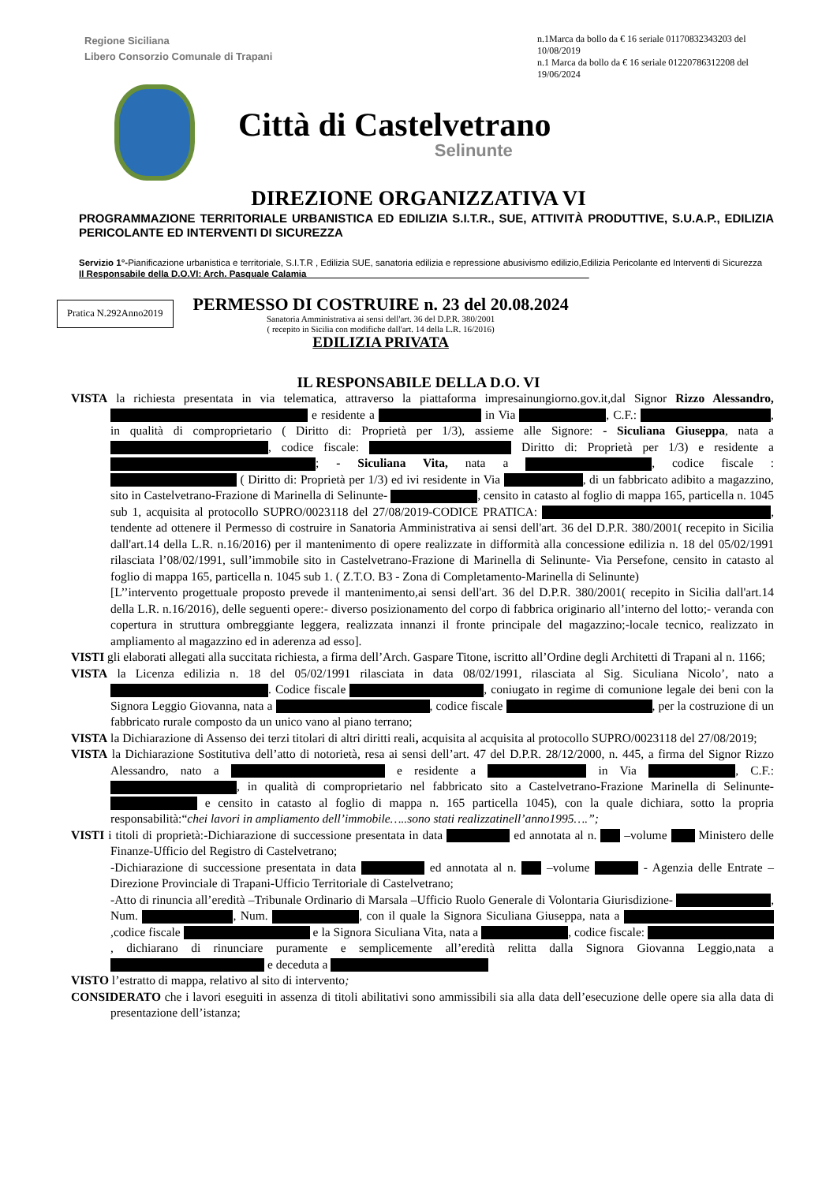Regione Siciliana
Libero Consorzio Comunale di Trapani
n.1Marca da bollo da € 16 seriale 01170832343203 del 10/08/2019
n.1 Marca da bollo da € 16 seriale 01220786312208 del 19/06/2024
Città di Castelvetrano
Selinunte
DIREZIONE ORGANIZZATIVA VI
PROGRAMMAZIONE TERRITORIALE URBANISTICA ED EDILIZIA S.I.T.R., SUE, ATTIVITÀ PRODUTTIVE, S.U.A.P., EDILIZIA PERICOLANTE ED INTERVENTI DI SICUREZZA
Servizio 1°-Pianificazione urbanistica e territoriale, S.I.T.R , Edilizia SUE, sanatoria edilizia e repressione abusivismo edilizio,Edilizia Pericolante ed Interventi di Sicurezza
Il Responsabile della D.O.VI: Arch. Pasquale Calamia________________________________________________________
Pratica N.292Anno2019
PERMESSO DI COSTRUIRE n. 23 del 20.08.2024
Sanatoria Amministrativa ai sensi dell'art. 36 del D.P.R. 380/2001
( recepito in Sicilia con modifiche dall'art. 14 della L.R. 16/2016)
EDILIZIA PRIVATA
IL RESPONSABILE DELLA D.O. VI
VISTA la richiesta presentata in via telematica, attraverso la piattaforma impresainungiorno.gov.it,dal Signor Rizzo Alessandro, e residente a in Via , C.F.: , in qualità di comproprietario ( Diritto di: Proprietà per 1/3), assieme alle Signore: - Siculiana Giuseppa, nata a , codice fiscale: Diritto di: Proprietà per 1/3) e residente a ; - Siculiana Vita, nata a , codice fiscale : ( Diritto di: Proprietà per 1/3) ed ivi residente in Via , di un fabbricato adibito a magazzino, sito in Castelvetrano-Frazione di Marinella di Selinunte- , censito in catasto al foglio di mappa 165, particella n. 1045 sub 1, acquisita al protocollo SUPRO/0023118 del 27/08/2019-CODICE PRATICA: , tendente ad ottenere il Permesso di costruire in Sanatoria Amministrativa ai sensi dell'art. 36 del D.P.R. 380/2001( recepito in Sicilia dall'art.14 della L.R. n.16/2016) per il mantenimento di opere realizzate in difformità alla concessione edilizia n. 18 del 05/02/1991 rilasciata l’08/02/1991, sull’immobile sito in Castelvetrano-Frazione di Marinella di Selinunte- Via Persefone, censito in catasto al foglio di mappa 165, particella n. 1045 sub 1. ( Z.T.O. B3 - Zona di Completamento-Marinella di Selinunte)
[L’’intervento progettuale proposto prevede il mantenimento,ai sensi dell'art. 36 del D.P.R. 380/2001( recepito in Sicilia dall'art.14 della L.R. n.16/2016), delle seguenti opere:- diverso posizionamento del corpo di fabbrica originario all’interno del lotto;- veranda con copertura in struttura ombreggiante leggera, realizzata innanzi il fronte principale del magazzino;-locale tecnico, realizzato in ampliamento al magazzino ed in aderenza ad esso].
VISTI gli elaborati allegati alla succitata richiesta, a firma dell’Arch. Gaspare Titone, iscritto all’Ordine degli Architetti di Trapani al n. 1166;
VISTA la Licenza edilizia n. 18 del 05/02/1991 rilasciata in data 08/02/1991, rilasciata al Sig. Siculiana Nicolo’, nato a . Codice fiscale , coniugato in regime di comunione legale dei beni con la Signora Leggio Giovanna, nata a , codice fiscale , per la costruzione di un fabbricato rurale composto da un unico vano al piano terrano;
VISTA la Dichiarazione di Assenso dei terzi titolari di altri diritti reali, acquisita al acquisita al protocollo SUPRO/0023118 del 27/08/2019;
VISTA la Dichiarazione Sostitutiva dell’atto di notorietà, resa ai sensi dell’art. 47 del D.P.R. 28/12/2000, n. 445, a firma del Signor Rizzo Alessandro, nato a e residente a in Via , C.F.: , in qualità di comproprietario nel fabbricato sito a Castelvetrano-Frazione Marinella di Selinunte- e censito in catasto al foglio di mappa n. 165 particella 1045), con la quale dichiara, sotto la propria responsabilità:“chei lavori in ampliamento dell’immobile…..sono stati realizzatinell’anno1995….”;
VISTI i titoli di proprietà:-Dichiarazione di successione presentata in data ed annotata al n. –volume Ministero delle Finanze-Ufficio del Registro di Castelvetrano;
-Dichiarazione di successione presentata in data ed annotata al n. –volume - Agenzia delle Entrate –Direzione Provinciale di Trapani-Ufficio Territoriale di Castelvetrano;
-Atto di rinuncia all’eredità –Tribunale Ordinario di Marsala –Ufficio Ruolo Generale di Volontaria Giurisdizione- , Num. , Num. , con il quale la Signora Siculiana Giuseppa, nata a ,codice fiscale e la Signora Siculiana Vita, nata a , codice fiscale: , dichiarano di rinunciare puramente e semplicemente all’eredità relitta dalla Signora Giovanna Leggio,nata a e deceduta a
VISTO l’estratto di mappa, relativo al sito di intervento;
CONSIDERATO che i lavori eseguiti in assenza di titoli abilitativi sono ammissibili sia alla data dell’esecuzione delle opere sia alla data di presentazione dell’istanza;